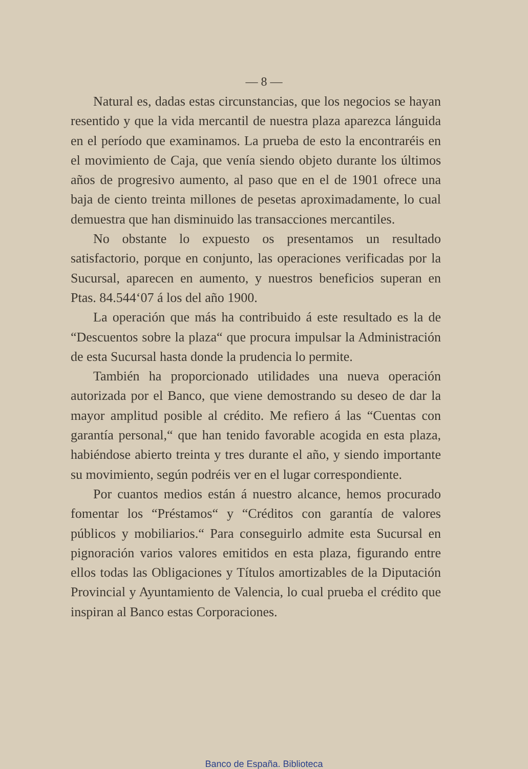— 8 —
Natural es, dadas estas circunstancias, que los negocios se hayan resentido y que la vida mercantil de nuestra plaza aparezca lánguida en el período que examinamos. La prueba de esto la encontraréis en el movimiento de Caja, que venía siendo objeto durante los últimos años de progresivo aumento, al paso que en el de 1901 ofrece una baja de ciento treinta millones de pesetas aproximadamente, lo cual demuestra que han disminuido las transacciones mercantiles.
No obstante lo expuesto os presentamos un resultado satisfactorio, porque en conjunto, las operaciones verificadas por la Sucursal, aparecen en aumento, y nuestros beneficios superan en Ptas. 84.544‘07 á los del año 1900.
La operación que más ha contribuido á este resultado es la de “Descuentos sobre la plaza“ que procura impulsar la Administración de esta Sucursal hasta donde la prudencia lo permite.
También ha proporcionado utilidades una nueva operación autorizada por el Banco, que viene demostrando su deseo de dar la mayor amplitud posible al crédito. Me refiero á las “Cuentas con garantía personal,“ que han tenido favorable acogida en esta plaza, habiéndose abierto treinta y tres durante el año, y siendo importante su movimiento, según podréis ver en el lugar correspondiente.
Por cuantos medios están á nuestro alcance, hemos procurado fomentar los “Préstamos“ y “Créditos con garantía de valores públicos y mobiliarios.“ Para conseguirlo admite esta Sucursal en pignoración varios valores emitidos en esta plaza, figurando entre ellos todas las Obligaciones y Títulos amortizables de la Diputación Provincial y Ayuntamiento de Valencia, lo cual prueba el crédito que inspiran al Banco estas Corporaciones.
Banco de España. Biblioteca